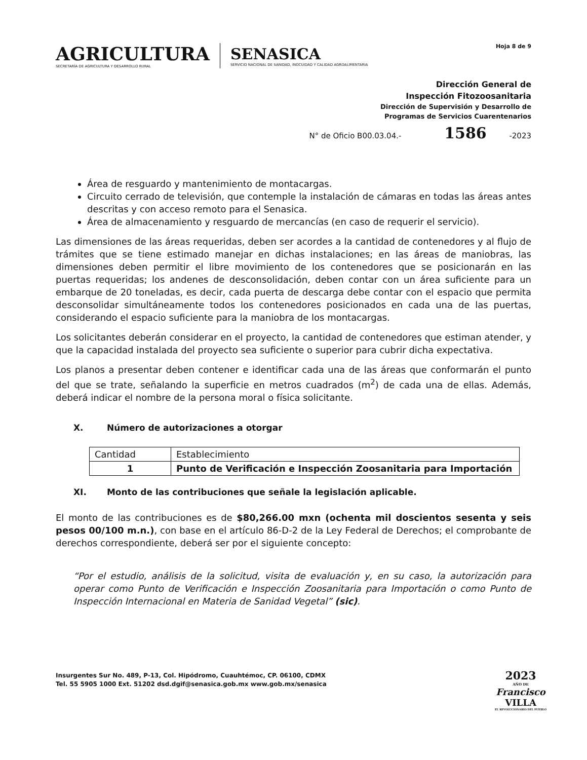AGRICULTURA
SECRETARÍA DE AGRICULTURA Y DESARROLLO RURAL
SENASICA
SERVICIO NACIONAL DE SANIDAD, INOCUIDAD Y CALIDAD AGROALIMENTARIA
Hoja 8 de 9
Dirección General de
Inspección Fitozoosanitaria
Dirección de Supervisión y Desarrollo de
Programas de Servicios Cuarentenarios
N° de Oficio B00.03.04.- 1586 -2023
Área de resguardo y mantenimiento de montacargas.
Circuito cerrado de televisión, que contemple la instalación de cámaras en todas las áreas antes descritas y con acceso remoto para el Senasica.
Área de almacenamiento y resguardo de mercancías (en caso de requerir el servicio).
Las dimensiones de las áreas requeridas, deben ser acordes a la cantidad de contenedores y al flujo de trámites que se tiene estimado manejar en dichas instalaciones; en las áreas de maniobras, las dimensiones deben permitir el libre movimiento de los contenedores que se posicionarán en las puertas requeridas; los andenes de desconsolidación, deben contar con un área suficiente para un embarque de 20 toneladas, es decir, cada puerta de descarga debe contar con el espacio que permita desconsolidar simultáneamente todos los contenedores posicionados en cada una de las puertas, considerando el espacio suficiente para la maniobra de los montacargas.
Los solicitantes deberán considerar en el proyecto, la cantidad de contenedores que estiman atender, y que la capacidad instalada del proyecto sea suficiente o superior para cubrir dicha expectativa.
Los planos a presentar deben contener e identificar cada una de las áreas que conformarán el punto del que se trate, señalando la superficie en metros cuadrados (m<sup>2</sup>) de cada una de ellas. Además, deberá indicar el nombre de la persona moral o física solicitante.
X. Número de autorizaciones a otorgar
| Cantidad | Establecimiento |
| 1 | Punto de Verificación e Inspección Zoosanitaria para Importación |
XI. Monto de las contribuciones que señale la legislación aplicable.
El monto de las contribuciones es de $80,266.00 mxn (ochenta mil doscientos sesenta y seis pesos 00/100 m.n.), con base en el artículo 86-D-2 de la Ley Federal de Derechos; el comprobante de derechos correspondiente, deberá ser por el siguiente concepto:
“Por el estudio, análisis de la solicitud, visita de evaluación y, en su caso, la autorización para operar como Punto de Verificación e Inspección Zoosanitaria para Importación o como Punto de Inspección Internacional en Materia de Sanidad Vegetal” (sic).
Insurgentes Sur No. 489, P-13, Col. Hipódromo, Cuauhtémoc, CP. 06100, CDMX
Tel. 55 5905 1000 Ext. 51202 dsd.dgif@senasica.gob.mx www.gob.mx/senasica
2023
AÑO DE
Francisco
VILLA
EL REVOLUCIONARIO DEL PUEBLO